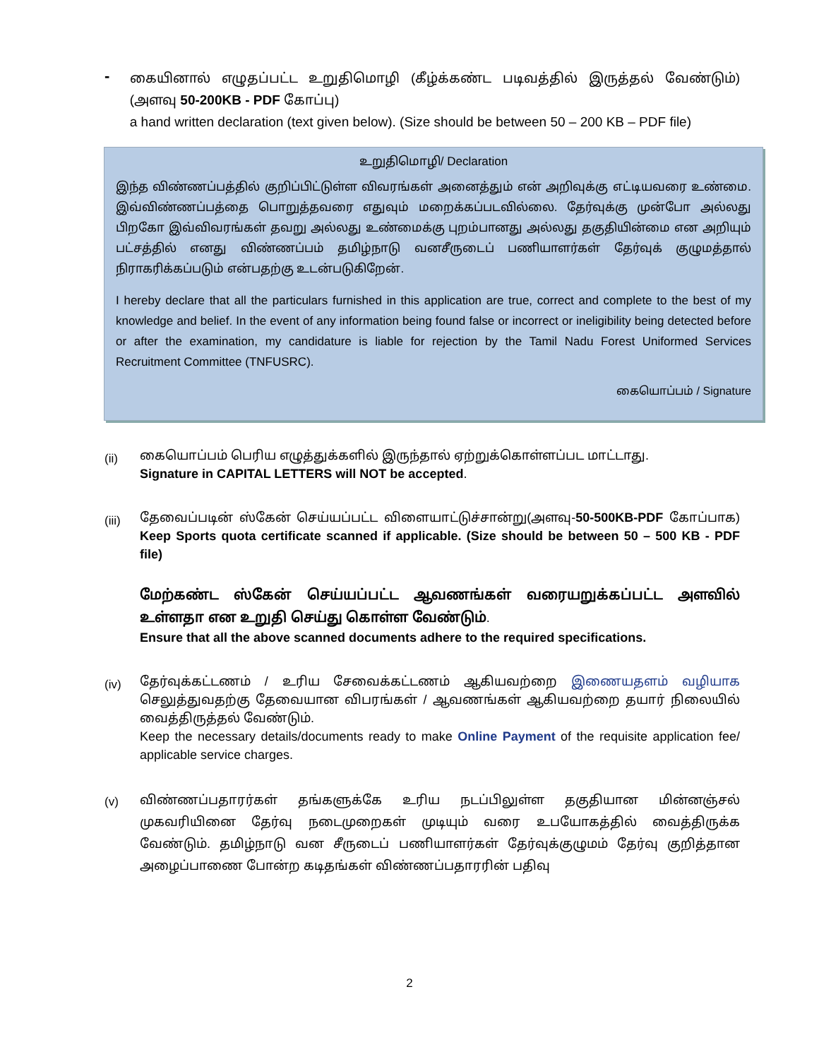-
கையினால் எழுதப்பட்ட உறுதிமொழி (கீழ்க்கண்ட படிவத்தில் இருத்தல் வேண்டும்)(அளவு 50-200KB - PDF கோப்பு)
a hand written declaration (text given below). (Size should be between 50 – 200 KB – PDF file)
உறுதிமொழி/ Declaration
இந்த விண்ணப்பத்தில் குறிப்பிட்டுள்ள விவரங்கள் அனைத்தும் என் அறிவுக்கு எட்டியவரை உண்மை. இவ்விண்ணப்பத்தை பொறுத்தவரை எதுவும் மறைக்கப்படவில்லை. தேர்வுக்கு முன்போ அல்லது பிறகோ இவ்விவரங்கள் தவறு அல்லது உண்மைக்கு புறம்பானது அல்லது தகுதியின்மை என அறியும் பட்சத்தில் எனது விண்ணப்பம் தமிழ்நாடு வனசீருடைப் பணியாளர்கள் தேர்வுக் குழுமத்தால் நிராகரிக்கப்படும் என்பதற்கு உடன்படுகிறேன்.
I hereby declare that all the particulars furnished in this application are true, correct and complete to the best of my knowledge and belief. In the event of any information being found false or incorrect or ineligibility being detected before or after the examination, my candidature is liable for rejection by the Tamil Nadu Forest Uniformed Services Recruitment Committee (TNFUSRC).
கையொப்பம் / Signature
(ii)
கையொப்பம் பெரிய எழுத்துக்களில் இருந்தால் ஏற்றுக்கொள்ளப்பட மாட்டாது.
Signature in CAPITAL LETTERS will NOT be accepted.
(iii)
தேவைப்படின் ஸ்கேன் செய்யப்பட்ட விளையாட்டுச்சான்று(அளவு-50-500KB-PDF கோப்பாக) Keep Sports quota certificate scanned if applicable. (Size should be between 50 – 500 KB - PDF file)
மேற்கண்ட ஸ்கேன் செய்யப்பட்ட ஆவணங்கள் வரையறுக்கப்பட்ட அளவில் உள்ளதா என உறுதி செய்து கொள்ள வேண்டும்.
Ensure that all the above scanned documents adhere to the required specifications.
(iv)
தேர்வுக்கட்டணம் / உரிய சேவைக்கட்டணம் ஆகியவற்றை இணையதளம் வழியாக செலுத்துவதற்கு தேவையான விபரங்கள் / ஆவணங்கள் ஆகியவற்றை தயார் நிலையில் வைத்திருத்தல் வேண்டும்.
Keep the necessary details/documents ready to make Online Payment of the requisite application fee/ applicable service charges.
(v)
விண்ணப்பதாரர்கள் தங்களுக்கே உரிய நடப்பிலுள்ள தகுதியான மின்னஞ்சல் முகவரியினை தேர்வு நடைமுறைகள் முடியும் வரை உபயோகத்தில் வைத்திருக்க வேண்டும். தமிழ்நாடு வன சீருடைப் பணியாளர்கள் தேர்வுக்குழுமம் தேர்வு குறித்தான அழைப்பாணை போன்ற கடிதங்கள் விண்ணப்பதாரரின் பதிவு
2